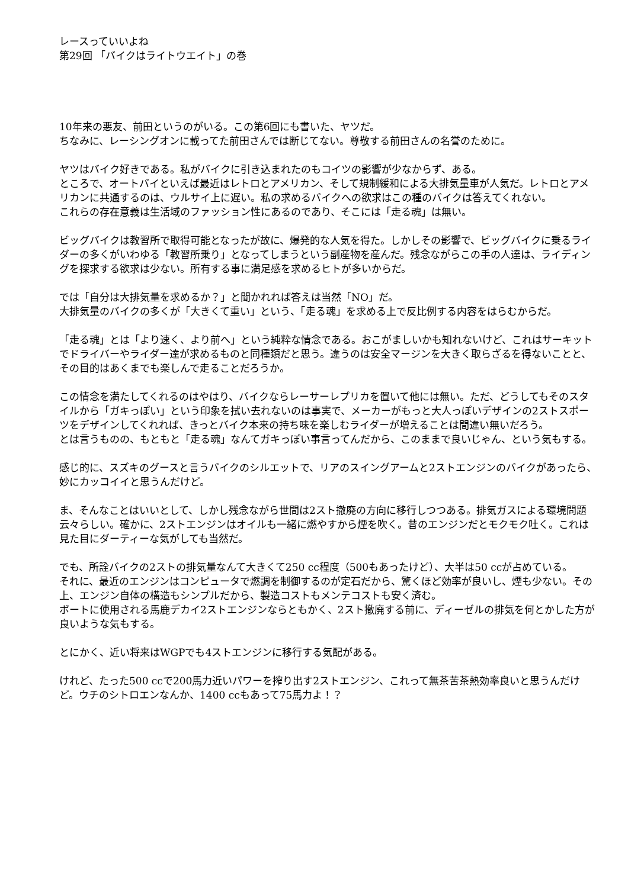レースっていいよね
第29回 「バイクはライトウエイト」の巻
10年来の悪友、前田というのがいる。この第6回にも書いた、ヤツだ。
ちなみに、レーシングオンに載ってた前田さんでは断じてない。尊敬する前田さんの名誉のために。
ヤツはバイク好きである。私がバイクに引き込まれたのもコイツの影響が少なからず、ある。
ところで、オートバイといえば最近はレトロとアメリカン、そして規制緩和による大排気量車が人気だ。レトロとアメリカンに共通するのは、ウルサイ上に遅い。私の求めるバイクへの欲求はこの種のバイクは答えてくれない。
これらの存在意義は生活域のファッション性にあるのであり、そこには「走る魂」は無い。
ビッグバイクは教習所で取得可能となったが故に、爆発的な人気を得た。しかしその影響で、ビッグバイクに乗るライダーの多くがいわゆる「教習所乗り」となってしまうという副産物を産んだ。残念ながらこの手の人達は、ライディングを探求する欲求は少ない。所有する事に満足感を求めるヒトが多いからだ。
では「自分は大排気量を求めるか？」と聞かれれば答えは当然「NO」だ。
大排気量のバイクの多くが「大きくて重い」という、「走る魂」を求める上で反比例する内容をはらむからだ。
「走る魂」とは「より速く、より前へ」という純粋な情念である。おこがましいかも知れないけど、これはサーキットでドライバーやライダー達が求めるものと同種類だと思う。違うのは安全マージンを大きく取らざるを得ないことと、その目的はあくまでも楽しんで走ることだろうか。
この情念を満たしてくれるのはやはり、バイクならレーサーレプリカを置いて他には無い。ただ、どうしてもそのスタイルから「ガキっぽい」という印象を拭い去れないのは事実で、メーカーがもっと大人っぽいデザインの2ストスポーツをデザインしてくれれば、きっとバイク本来の持ち味を楽しむライダーが増えることは間違い無いだろう。
とは言うものの、もともと「走る魂」なんてガキっぽい事言ってんだから、このままで良いじゃん、という気もする。
感じ的に、スズキのグースと言うバイクのシルエットで、リアのスイングアームと2ストエンジンのバイクがあったら、妙にカッコイイと思うんだけど。
ま、そんなことはいいとして、しかし残念ながら世間は2スト撤廃の方向に移行しつつある。排気ガスによる環境問題云々らしい。確かに、2ストエンジンはオイルも一緒に燃やすから煙を吹く。昔のエンジンだとモクモク吐く。これは見た目にダーティーな気がしても当然だ。
でも、所詮バイクの2ストの排気量なんて大きくて250 cc程度（500もあったけど）、大半は50 ccが占めている。
それに、最近のエンジンはコンピュータで燃調を制御するのが定石だから、驚くほど効率が良いし、煙も少ない。その上、エンジン自体の構造もシンプルだから、製造コストもメンテコストも安く済む。
ボートに使用される馬鹿デカイ2ストエンジンならともかく、2スト撤廃する前に、ディーゼルの排気を何とかした方が良いような気もする。
とにかく、近い将来はWGPでも4ストエンジンに移行する気配がある。
けれど、たった500 ccで200馬力近いパワーを搾り出す2ストエンジン、これって無茶苦茶熱効率良いと思うんだけど。ウチのシトロエンなんか、1400 ccもあって75馬力よ！？